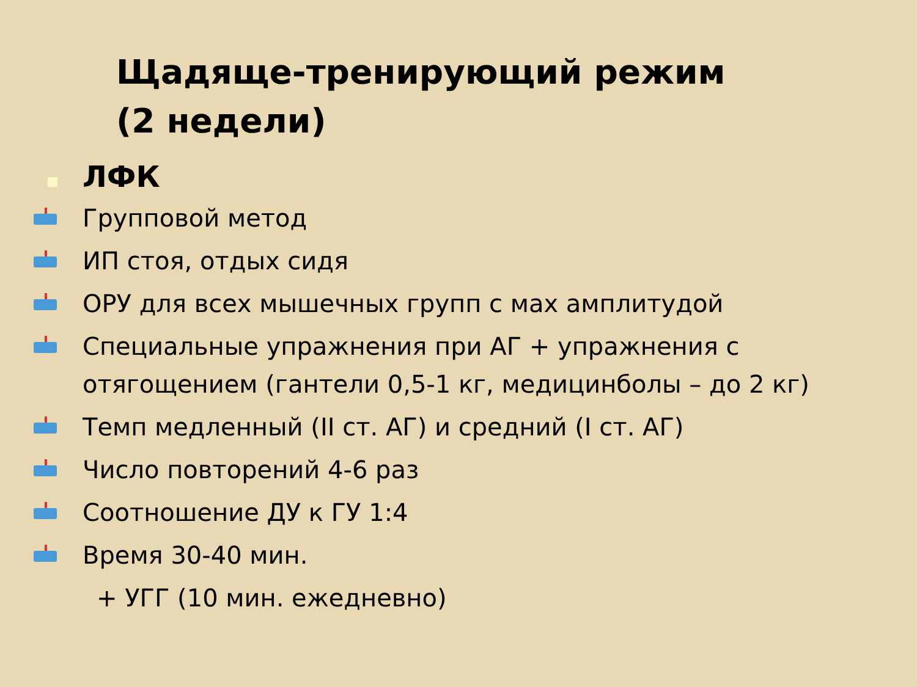Щадяще-тренирующий режим
(2 недели)
ЛФК
Групповой метод
ИП стоя, отдых сидя
ОРУ для всех мышечных групп с мах амплитудой
Специальные упражнения при АГ + упражнения с отягощением (гантели 0,5-1 кг, медицинболы – до 2 кг)
Темп медленный (II ст. АГ) и средний (I ст. АГ)
Число повторений 4-6 раз
Соотношение ДУ к ГУ 1:4
Время 30-40 мин.
+ УГГ (10 мин. ежедневно)